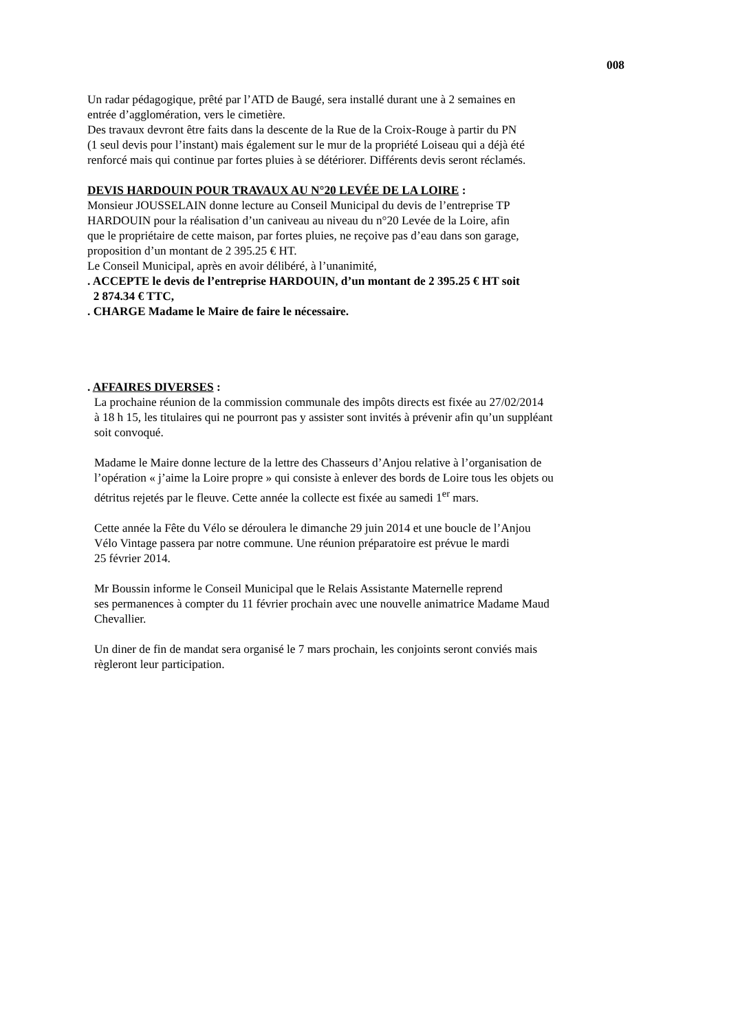008
Un radar pédagogique, prêté par l’ATD de Baugé, sera installé durant une à 2 semaines en
entrée d’agglomération, vers le cimetière.
Des travaux devront être faits dans la descente de la Rue de la Croix-Rouge à partir du PN
(1 seul devis pour l’instant) mais également sur le mur de la propriété Loiseau qui a déjà été
renforcé mais qui continue par fortes pluies à se détériorer. Différents devis seront réclamés.
DEVIS HARDOUIN POUR TRAVAUX AU N°20 LEVÉE DE LA LOIRE :
Monsieur JOUSSELAIN donne lecture au Conseil Municipal du devis de l’entreprise TP
HARDOUIN pour la réalisation d’un caniveau au niveau du n°20 Levée de la Loire, afin
que le propriétaire de cette maison, par fortes pluies, ne reçoive pas d’eau dans son garage,
proposition d’un montant de 2 395.25 € HT.
Le Conseil Municipal, après en avoir délibéré, à l’unanimité,
. ACCEPTE le devis de l’entreprise HARDOUIN, d’un montant de 2 395.25 € HT soit
2 874.34 € TTC,
. CHARGE Madame le Maire de faire le nécessaire.
. AFFAIRES DIVERSES :
La prochaine réunion de la commission communale des impôts directs est fixée au 27/02/2014
à 18 h 15, les titulaires qui ne pourront pas y assister sont invités à prévenir afin qu’un suppléant
soit convoqué.
Madame le Maire donne lecture de la lettre des Chasseurs d’Anjou relative à l’organisation de
l’opération « j’aime la Loire propre » qui consiste à enlever des bords de Loire tous les objets ou
détritus rejetés par le fleuve. Cette année la collecte est fixée au samedi 1<sup>er</sup> mars.
Cette année la Fête du Vélo se déroulera le dimanche 29 juin 2014 et une boucle de l’Anjou
Vélo Vintage passera par notre commune. Une réunion préparatoire est prévue le mardi
25 février 2014.
Mr Boussin informe le Conseil Municipal que le Relais Assistante Maternelle reprend
ses permanences à compter du 11 février prochain avec une nouvelle animatrice Madame Maud
Chevallier.
Un diner de fin de mandat sera organisé le 7 mars prochain, les conjoints seront conviés mais
règleront leur participation.